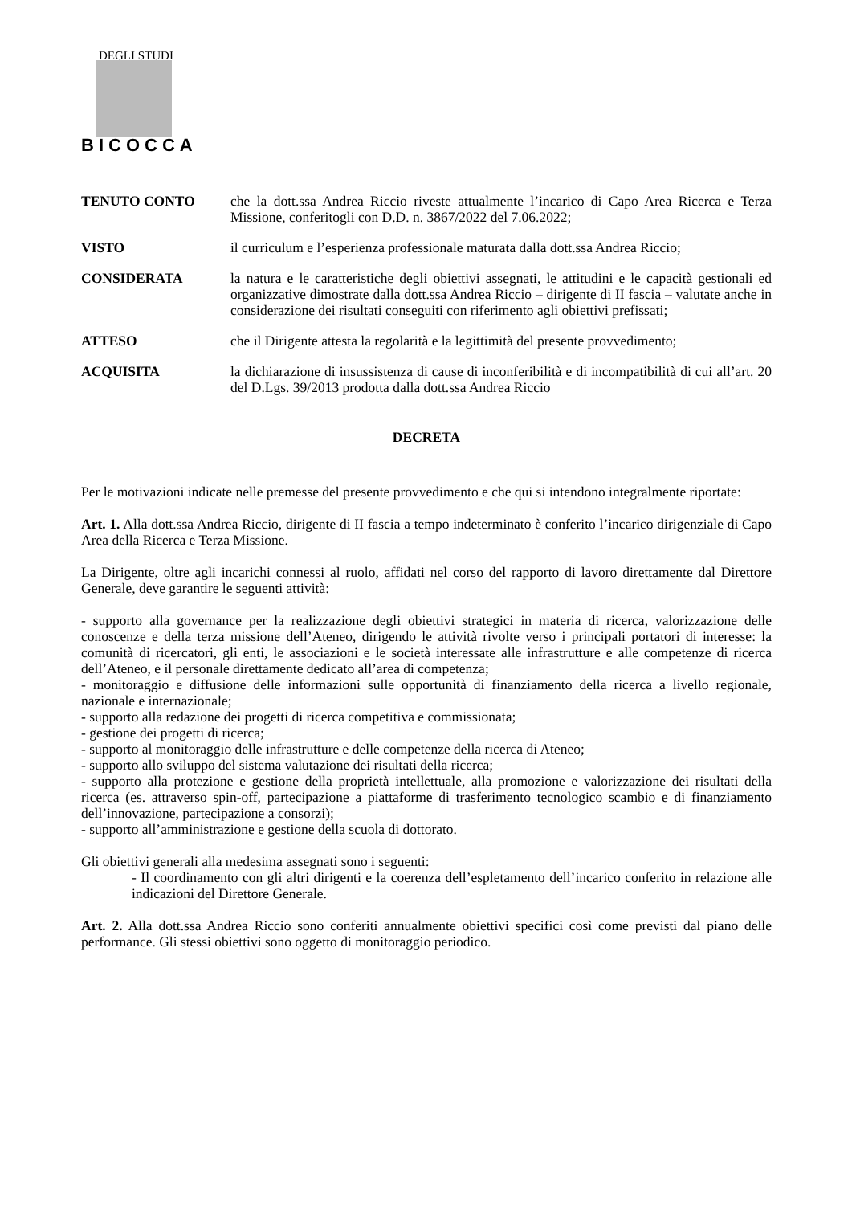DEGLI STUDI
BICOCCA
TENUTO CONTO che la dott.ssa Andrea Riccio riveste attualmente l’incarico di Capo Area Ricerca e Terza Missione, conferitogli con D.D. n. 3867/2022 del 7.06.2022;
VISTO il curriculum e l’esperienza professionale maturata dalla dott.ssa Andrea Riccio;
CONSIDERATA la natura e le caratteristiche degli obiettivi assegnati, le attitudini e le capacità gestionali ed organizzative dimostrate dalla dott.ssa Andrea Riccio – dirigente di II fascia – valutate anche in considerazione dei risultati conseguiti con riferimento agli obiettivi prefissati;
ATTESO che il Dirigente attesta la regolarità e la legittimità del presente provvedimento;
ACQUISITA la dichiarazione di insussistenza di cause di inconferibilità e di incompatibilità di cui all’art. 20 del D.Lgs. 39/2013 prodotta dalla dott.ssa Andrea Riccio
DECRETA
Per le motivazioni indicate nelle premesse del presente provvedimento e che qui si intendono integralmente riportate:
Art. 1. Alla dott.ssa Andrea Riccio, dirigente di II fascia a tempo indeterminato è conferito l’incarico dirigenziale di Capo Area della Ricerca e Terza Missione.
La Dirigente, oltre agli incarichi connessi al ruolo, affidati nel corso del rapporto di lavoro direttamente dal Direttore Generale, deve garantire le seguenti attività:
- supporto alla governance per la realizzazione degli obiettivi strategici in materia di ricerca, valorizzazione delle conoscenze e della terza missione dell’Ateneo, dirigendo le attività rivolte verso i principali portatori di interesse: la comunità di ricercatori, gli enti, le associazioni e le società interessate alle infrastrutture e alle competenze di ricerca dell’Ateneo, e il personale direttamente dedicato all’area di competenza;
- monitoraggio e diffusione delle informazioni sulle opportunità di finanziamento della ricerca a livello regionale, nazionale e internazionale;
- supporto alla redazione dei progetti di ricerca competitiva e commissionata;
- gestione dei progetti di ricerca;
- supporto al monitoraggio delle infrastrutture e delle competenze della ricerca di Ateneo;
- supporto allo sviluppo del sistema valutazione dei risultati della ricerca;
- supporto alla protezione e gestione della proprietà intellettuale, alla promozione e valorizzazione dei risultati della ricerca (es. attraverso spin-off, partecipazione a piattaforme di trasferimento tecnologico scambio e di finanziamento dell’innovazione, partecipazione a consorzi);
- supporto all’amministrazione e gestione della scuola di dottorato.
Gli obiettivi generali alla medesima assegnati sono i seguenti:
- Il coordinamento con gli altri dirigenti e la coerenza dell’espletamento dell’incarico conferito in relazione alle indicazioni del Direttore Generale.
Art. 2. Alla dott.ssa Andrea Riccio sono conferiti annualmente obiettivi specifici così come previsti dal piano delle performance. Gli stessi obiettivi sono oggetto di monitoraggio periodico.